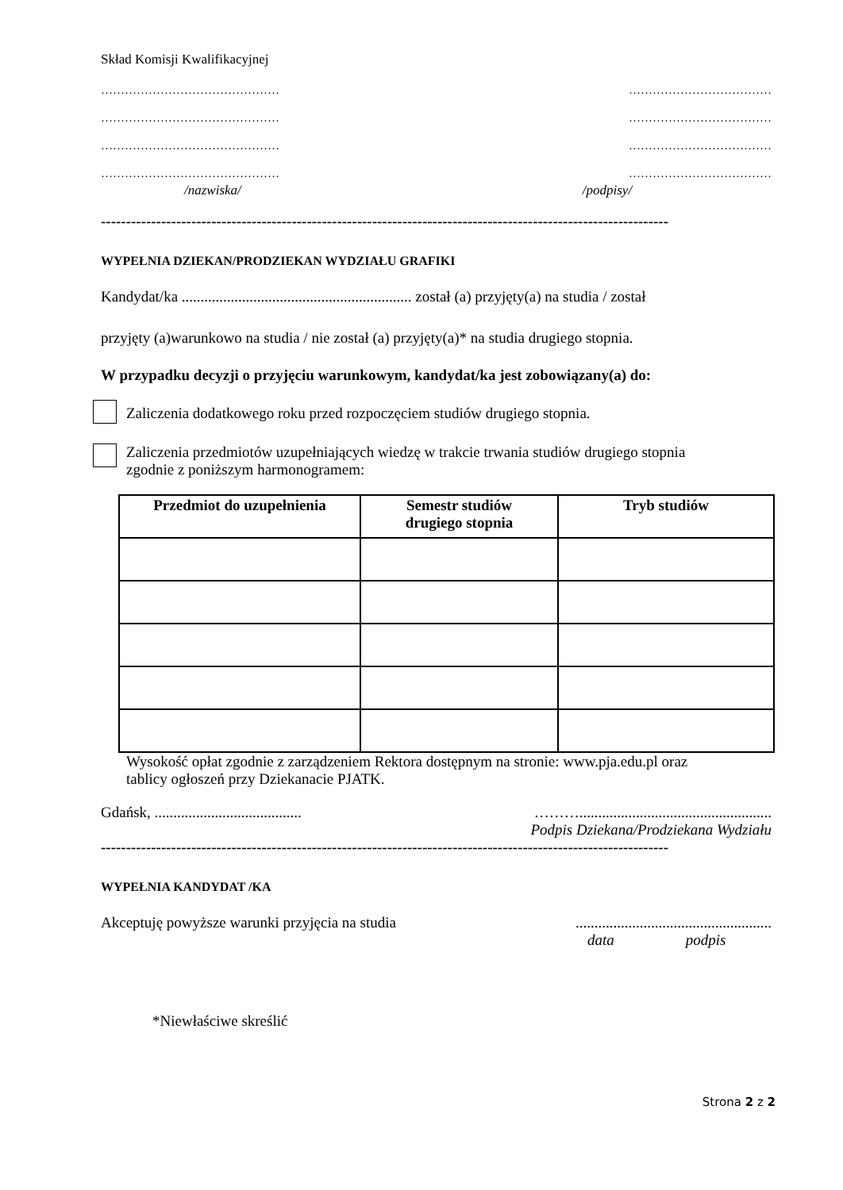Skład Komisji Kwalifikacyjnej
……………………………………… ………………………………
……………………………………… ………………………………
……………………………………… ………………………………
……………………………………… ………………………………
/nazwiska/ /podpisy/
-----------------------------------------------------------------------------------------------------------------
WYPEŁNIA DZIEKAN/PRODZIEKAN WYDZIAŁU GRAFIKI
Kandydat/ka ............................................................. został (a) przyjęty(a) na studia / został
przyjęty (a)warunkowo na studia / nie został (a) przyjęty(a)* na studia drugiego stopnia.
W przypadku decyzji o przyjęciu warunkowym, kandydat/ka jest zobowiązany(a) do:
Zaliczenia dodatkowego roku przed rozpoczęciem studiów drugiego stopnia.
Zaliczenia przedmiotów uzupełniających wiedzę w trakcie trwania studiów drugiego stopnia
zgodnie z poniższym harmonogramem:
| Przedmiot do uzupełnienia | Semestr studiów drugiego stopnia | Tryb studiów |
| --- | --- | --- |
Wysokość opłat zgodnie z zarządzeniem Rektora dostępnym na stronie: www.pja.edu.pl oraz
tablicy ogłoszeń przy Dziekanacie PJATK.
Gdańsk, ....................................... ………...................................................
Podpis Dziekana/Prodziekana Wydziału
-----------------------------------------------------------------------------------------------------------------
WYPEŁNIA KANDYDAT /KA
Akceptuję powyższe warunki przyjęcia na studia....................................................
data podpis
*Niewłaściwe skreślić
Strona 2 z 2